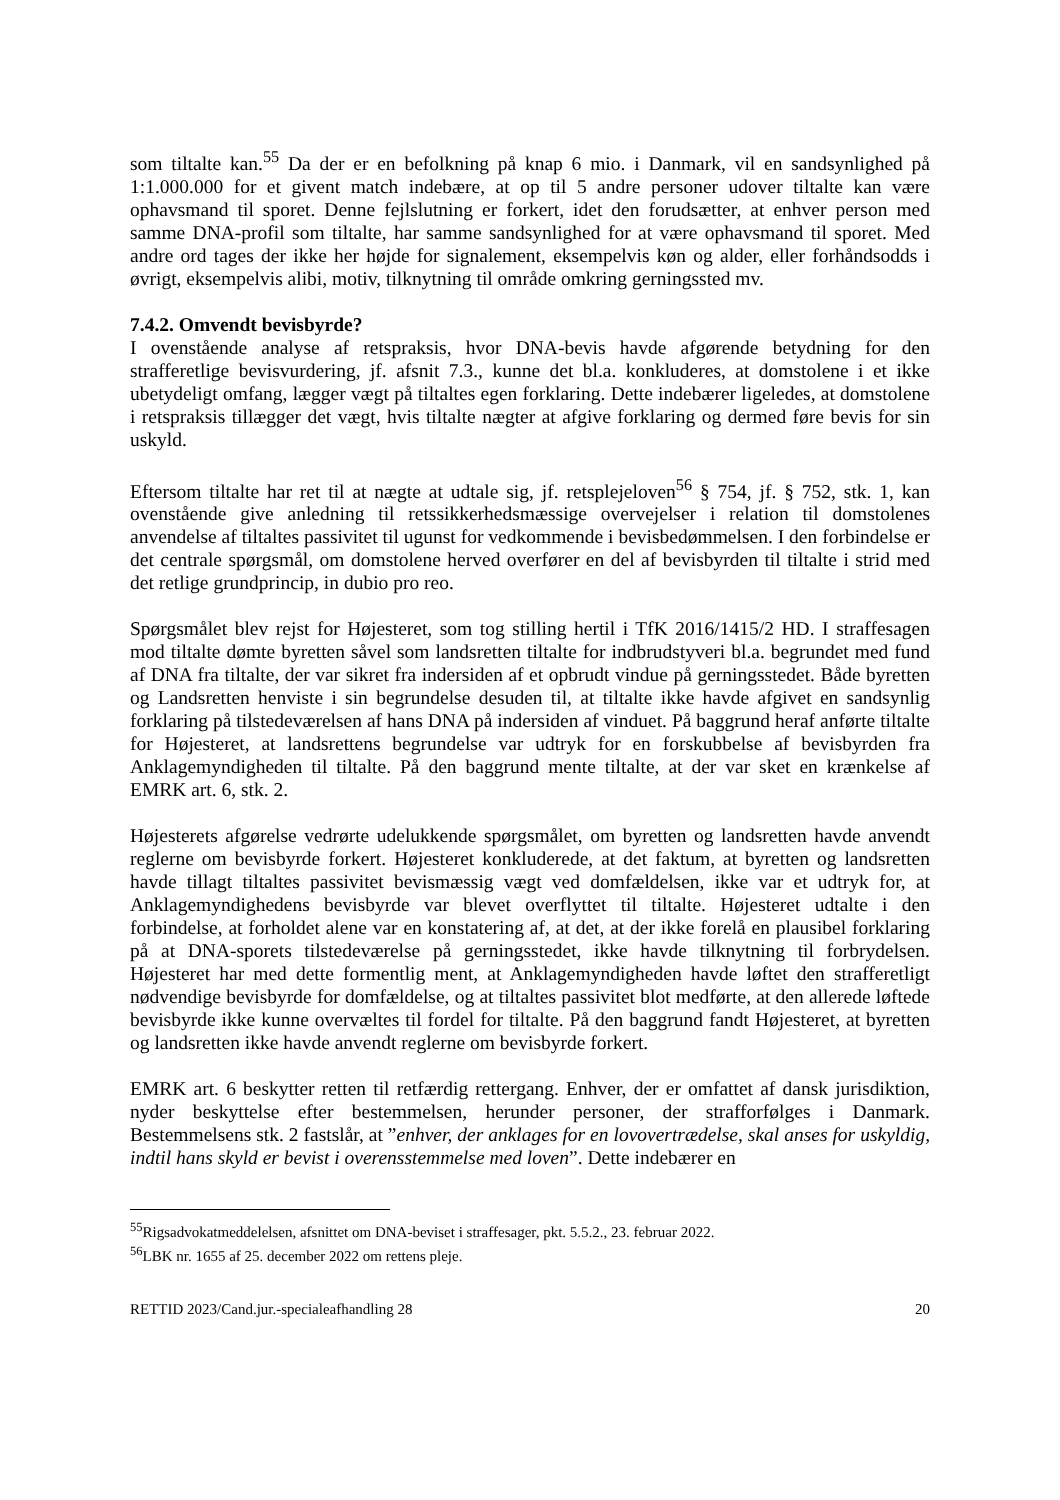som tiltalte kan.<sup>55</sup> Da der er en befolkning på knap 6 mio. i Danmark, vil en sandsynlighed på 1:1.000.000 for et givent match indebære, at op til 5 andre personer udover tiltalte kan være ophavsmand til sporet. Denne fejlslutning er forkert, idet den forudsætter, at enhver person med samme DNA-profil som tiltalte, har samme sandsynlighed for at være ophavsmand til sporet. Med andre ord tages der ikke her højde for signalement, eksempelvis køn og alder, eller forhåndsodds i øvrigt, eksempelvis alibi, motiv, tilknytning til område omkring gerningssted mv.
7.4.2. Omvendt bevisbyrde?
I ovenstående analyse af retspraksis, hvor DNA-bevis havde afgørende betydning for den strafferetlige bevisvurdering, jf. afsnit 7.3., kunne det bl.a. konkluderes, at domstolene i et ikke ubetydeligt omfang, lægger vægt på tiltaltes egen forklaring. Dette indebærer ligeledes, at domstolene i retspraksis tillægger det vægt, hvis tiltalte nægter at afgive forklaring og dermed føre bevis for sin uskyld.
Eftersom tiltalte har ret til at nægte at udtale sig, jf. retsplejeloven<sup>56</sup> § 754, jf. § 752, stk. 1, kan ovenstående give anledning til retssikkerhedsmæssige overvejelser i relation til domstolenes anvendelse af tiltaltes passivitet til ugunst for vedkommende i bevisbedømmelsen. I den forbindelse er det centrale spørgsmål, om domstolene herved overfører en del af bevisbyrden til tiltalte i strid med det retlige grundprincip, in dubio pro reo.
Spørgsmålet blev rejst for Højesteret, som tog stilling hertil i TfK 2016/1415/2 HD. I straffesagen mod tiltalte dømte byretten såvel som landsretten tiltalte for indbrudstyveri bl.a. begrundet med fund af DNA fra tiltalte, der var sikret fra indersiden af et opbrudt vindue på gerningsstedet. Både byretten og Landsretten henviste i sin begrundelse desuden til, at tiltalte ikke havde afgivet en sandsynlig forklaring på tilstedeværelsen af hans DNA på indersiden af vinduet. På baggrund heraf anførte tiltalte for Højesteret, at landsrettens begrundelse var udtryk for en forskubbelse af bevisbyrden fra Anklagemyndigheden til tiltalte. På den baggrund mente tiltalte, at der var sket en krænkelse af EMRK art. 6, stk. 2.
Højesterets afgørelse vedrørte udelukkende spørgsmålet, om byretten og landsretten havde anvendt reglerne om bevisbyrde forkert. Højesteret konkluderede, at det faktum, at byretten og landsretten havde tillagt tiltaltes passivitet bevismæssig vægt ved domfældelsen, ikke var et udtryk for, at Anklagemyndighedens bevisbyrde var blevet overflyttet til tiltalte. Højesteret udtalte i den forbindelse, at forholdet alene var en konstatering af, at det, at der ikke forelå en plausibel forklaring på at DNA-sporets tilstedeværelse på gerningsstedet, ikke havde tilknytning til forbrydelsen. Højesteret har med dette formentlig ment, at Anklagemyndigheden havde løftet den strafferetligt nødvendige bevisbyrde for domfældelse, og at tiltaltes passivitet blot medførte, at den allerede løftede bevisbyrde ikke kunne overvæltes til fordel for tiltalte. På den baggrund fandt Højesteret, at byretten og landsretten ikke havde anvendt reglerne om bevisbyrde forkert.
EMRK art. 6 beskytter retten til retfærdig rettergang. Enhver, der er omfattet af dansk jurisdiktion, nyder beskyttelse efter bestemmelsen, herunder personer, der strafforfølges i Danmark. Bestemmelsens stk. 2 fastslår, at ”enhver, der anklages for en lovovertrædelse, skal anses for uskyldig, indtil hans skyld er bevist i overensstemmelse med loven”. Dette indebærer en
<sup>55</sup> Rigsadvokatmeddelelsen, afsnittet om DNA-beviset i straffesager, pkt. 5.5.2., 23. februar 2022.
<sup>56</sup> LBK nr. 1655 af 25. december 2022 om rettens pleje.
RETTID 2023/Cand.jur.-specialeafhandling 28 20